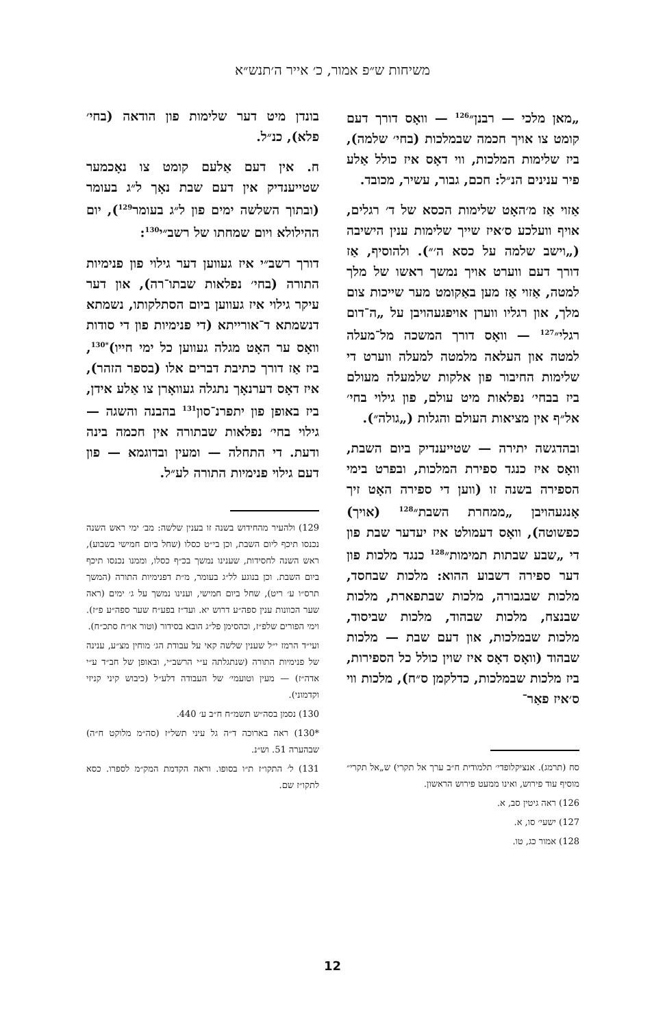משיחות ש״פ אמור, כ׳ אייר ה׳תנש״א
„מאן מלכי — רבנן״<sup>126</sup> — וואָס דורך דעם קומט צו אויך חכמה שבמלכות (בחי׳ שלמה), ביז שלימות המלכות, ווי דאָס איז כולל אַלע פיר ענינים הנ״ל: חכם, גבור, עשיר, מכובד.
אַזוי אַז מ׳האָט שלימות הכסא של ד׳ רגלים, אויף וועלכע ס׳איז שייך שלימות ענין הישיבה („וישב שלמה על כסא ה׳״). ולהוסיף, אַז דורך דעם ווערט אויך נמשך ראשו של מלך למטה, אַזוי אַז מען באַקומט מער שייכות צום מלך, און רגליו ווערן אויפגעהויבן על „ה־דום רגלי״<sup>127</sup> — וואָס דורך המשכה מל־מעלה למטה און העלאה מלמטה למעלה ווערט די שלימות החיבור פון אלקות שלמעלה מעולם ביז בבחי׳ נפלאות מיט עולם, פון גילוי בחי׳ אל״ף אין מציאות העולם והגלות („גולה״).
ובהדגשה יתירה — שטייענדיק ביום השבת, וואָס איז כנגד ספירת המלכות, ובפרט בימי הספירה בשנה זו (ווען די ספירה האָט זיך אָנגעהויבן „ממחרת השבת״<sup>128</sup> (אויך) כפשוטה), וואָס דעמולט איז יעדער שבת פון די „שבע שבתות תמימות״<sup>128</sup> כנגד מלכות פון דער ספירה דשבוע ההוא: מלכות שבחסד, מלכות שבגבורה, מלכות שבתפארת, מלכות שבנצח, מלכות שבהוד, מלכות שביסוד, מלכות שבמלכות, און דעם שבת — מלכות שבהוד (וואָס דאָס איז שוין כולל כל הספירות, ביז מלכות שבמלכות, כדלקמן ס״ח), מלכות ווי ס׳איז פאַר־
סח (תרמג). אנציקלופדי׳ תלמודית ח״ב ערך אל תקרי) ש„אל תקרי״ מוסיף עוד פירוש, ואינו ממעט פירוש הראשון.
126) ראה גיטין סב, א.
127) ישעי׳ סו, א.
128) אמור כג, טו.
בונדן מיט דער שלימות פון הודאה (בחי׳ פלא), כנ״ל.
ח. אין דעם אַלעם קומט צו נאָכמער שטייענדיק אין דעם שבת נאָך ל״ג בעומר (ובתוך השלשה ימים פון ל״ג בעומר<sup>129</sup>), יום ההילולא ויום שמחתו של רשב״י<sup>130</sup>:
דורך רשב״י איז געווען דער גילוי פון פנימיות התורה (בחי׳ נפלאות שבתו־רה), און דער עיקר גילוי איז געווען ביום הסתלקותו, נשמתא דנשמתא ד־אורייתא (די פנימיות פון די סודות וואָס ער האָט מגלה געווען כל ימי חייו)<sup>*130</sup>, ביז אַז דורך כתיבת דברים אלו (בספר הזהר), איז דאָס דערנאָך נתגלה געוואָרן צו אַלע אידן, ביז באופן פון יתפרנ־סון<sup>131</sup> בהבנה והשגה — גילוי בחי׳ נפלאות שבתורה אין חכמה בינה ודעת. די התחלה — ומעין ובדוגמא — פון דעם גילוי פנימיות התורה לע״ל.
129) ולהעיר מהחידוש בשנה זו בענין שלשה: מב׳ ימי ראש השנה נכנסו תיכף ליום השבת, וכן בי״ט כסלו (שחל ביום חמישי בשבוע), ראש השנה לחסידות, שענינו נמשך בכ״ף כסלו, וממנו נכנסו תיכף ביום השבת. וכן בנוגע לל״ג בעומר, מ״ת דפנימיות התורה (המשך תרס״ו ע׳ ריט), שחל ביום חמישי, וענינו נמשך על ג׳ ימים (ראה שער הכוונות ענין ספה״ע דרוש יא. ועד״ז בפע״ח שער ספה״ע פ״ז). וימי הפורים שלפ״ז, וכהסימן פל״ג הובא בסידור (וטור או״ח סתכ״ח).
ועי״ד הרמז י״ל שענין שלשה קאי על עבודת הג׳ מוחין מצ״ע, ענינה של פנימיות התורה (שנתגלתה ע״י הרשב״י, ובאופן של חב״ד ע״י אדה״ז) — מעין וטועמי׳ של העבודה דלע״ל (כיבוש קיני קניזי וקדמוני).
130) נסמן בסה״ש תשמ״ח ח״ב ע׳ 440.
*130) ראה בארוכה ד״ה גל עיני תשל״ז (סה״מ מלוקט ח״ה) שבהערה 51. וש״נ.
131) ל׳ התקו״ז ת״ו בסופו. וראה הקדמת המק״מ לספרו. כסא לתקו״ז שם.
12